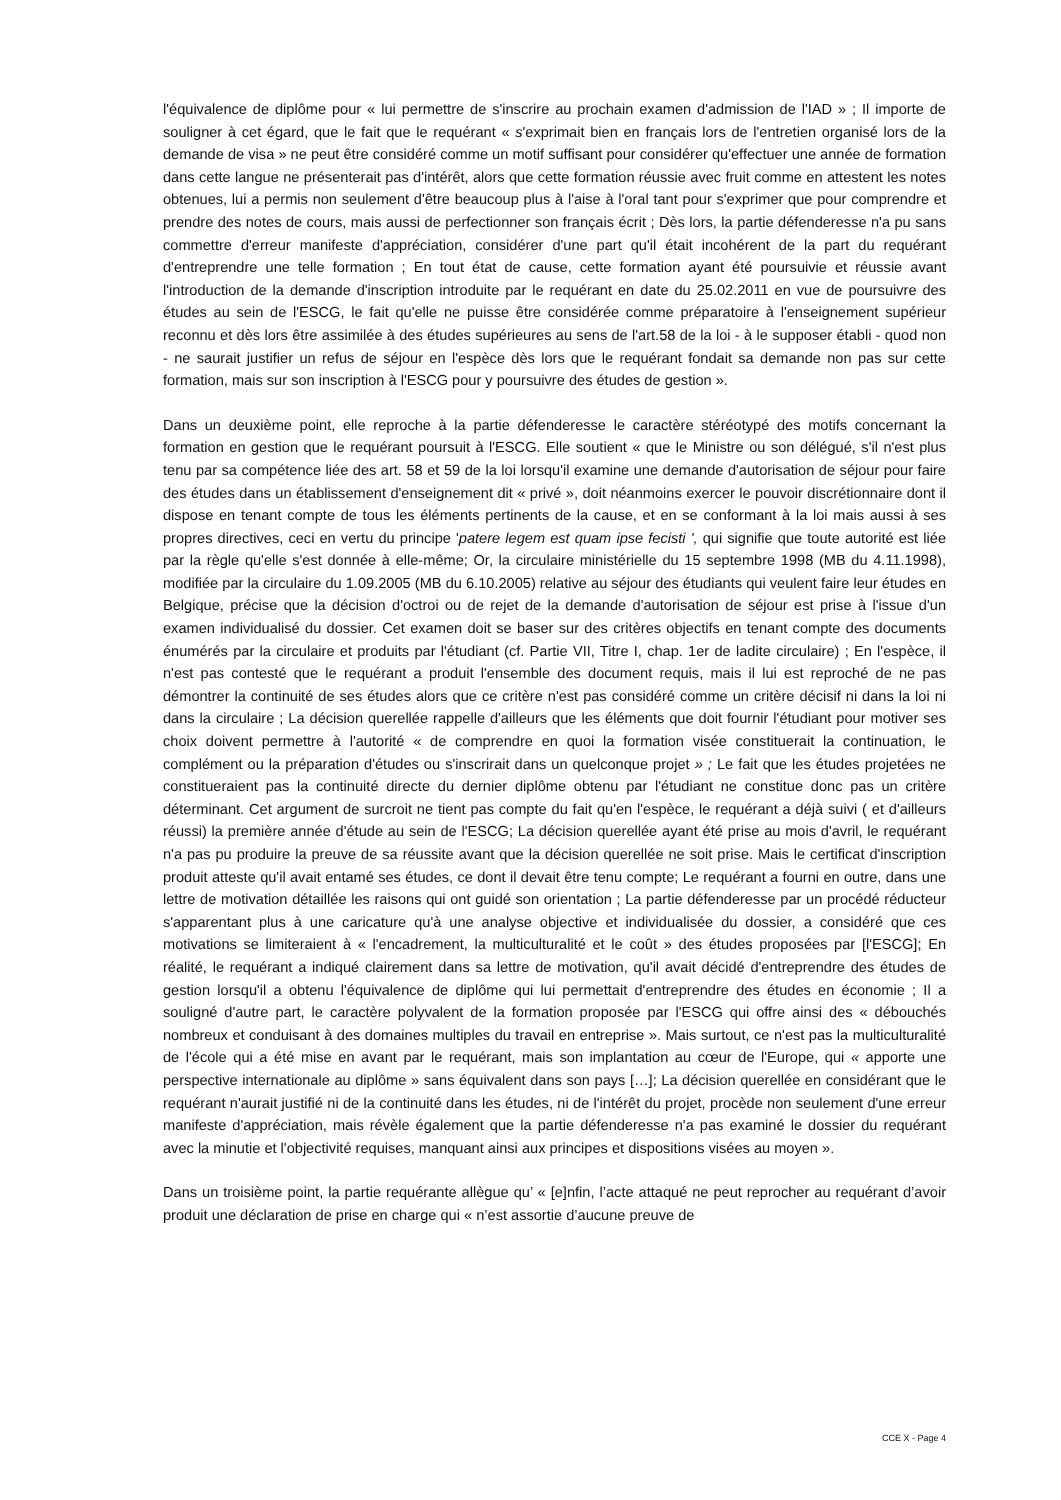l'équivalence de diplôme pour « lui permettre de s'inscrire au prochain examen d'admission de l'IAD » ; Il importe de souligner à cet égard, que le fait que le requérant « s'exprimait bien en français lors de l'entretien organisé lors de la demande de visa » ne peut être considéré comme un motif suffisant pour considérer qu'effectuer une année de formation dans cette langue ne présenterait pas d'intérêt, alors que cette formation réussie avec fruit comme en attestent les notes obtenues, lui a permis non seulement d'être beaucoup plus à l'aise à l'oral tant pour s'exprimer que pour comprendre et prendre des notes de cours, mais aussi de perfectionner son français écrit ; Dès lors, la partie défenderesse n'a pu sans commettre d'erreur manifeste d'appréciation, considérer d'une part qu'il était incohérent de la part du requérant d'entreprendre une telle formation ; En tout état de cause, cette formation ayant été poursuivie et réussie avant l'introduction de la demande d'inscription introduite par le requérant en date du 25.02.2011 en vue de poursuivre des études au sein de l'ESCG, le fait qu'elle ne puisse être considérée comme préparatoire à l'enseignement supérieur reconnu et dès lors être assimilée à des études supérieures au sens de l'art.58 de la loi - à le supposer établi - quod non - ne saurait justifier un refus de séjour en l'espèce dès lors que le requérant fondait sa demande non pas sur cette formation, mais sur son inscription à l'ESCG pour y poursuivre des études de gestion ».
Dans un deuxième point, elle reproche à la partie défenderesse le caractère stéréotypé des motifs concernant la formation en gestion que le requérant poursuit à l'ESCG. Elle soutient « que le Ministre ou son délégué, s'il n'est plus tenu par sa compétence liée des art. 58 et 59 de la loi lorsqu'il examine une demande d'autorisation de séjour pour faire des études dans un établissement d'enseignement dit « privé », doit néanmoins exercer le pouvoir discrétionnaire dont il dispose en tenant compte de tous les éléments pertinents de la cause, et en se conformant à la loi mais aussi à ses propres directives, ceci en vertu du principe 'patere legem est quam ipse fecisti ', qui signifie que toute autorité est liée par la règle qu'elle s'est donnée à elle-même; Or, la circulaire ministérielle du 15 septembre 1998 (MB du 4.11.1998), modifiée par la circulaire du 1.09.2005 (MB du 6.10.2005) relative au séjour des étudiants qui veulent faire leur études en Belgique, précise que la décision d'octroi ou de rejet de la demande d'autorisation de séjour est prise à l'issue d'un examen individualisé du dossier. Cet examen doit se baser sur des critères objectifs en tenant compte des documents énumérés par la circulaire et produits par l'étudiant (cf. Partie VII, Titre I, chap. 1er de ladite circulaire) ; En l'espèce, il n'est pas contesté que le requérant a produit l'ensemble des document requis, mais il lui est reproché de ne pas démontrer la continuité de ses études alors que ce critère n'est pas considéré comme un critère décisif ni dans la loi ni dans la circulaire ; La décision querellée rappelle d'ailleurs que les éléments que doit fournir l'étudiant pour motiver ses choix doivent permettre à l'autorité « de comprendre en quoi la formation visée constituerait la continuation, le complément ou la préparation d'études ou s'inscrirait dans un quelconque projet » ; Le fait que les études projetées ne constitueraient pas la continuité directe du dernier diplôme obtenu par l'étudiant ne constitue donc pas un critère déterminant. Cet argument de surcroit ne tient pas compte du fait qu'en l'espèce, le requérant a déjà suivi ( et d'ailleurs réussi) la première année d'étude au sein de l'ESCG; La décision querellée ayant été prise au mois d'avril, le requérant n'a pas pu produire la preuve de sa réussite avant que la décision querellée ne soit prise. Mais le certificat d'inscription produit atteste qu'il avait entamé ses études, ce dont il devait être tenu compte; Le requérant a fourni en outre, dans une lettre de motivation détaillée les raisons qui ont guidé son orientation ; La partie défenderesse par un procédé réducteur s'apparentant plus à une caricature qu'à une analyse objective et individualisée du dossier, a considéré que ces motivations se limiteraient à « l'encadrement, la multiculturalité et le coût » des études proposées par [l'ESCG]; En réalité, le requérant a indiqué clairement dans sa lettre de motivation, qu'il avait décidé d'entreprendre des études de gestion lorsqu'il a obtenu l'équivalence de diplôme qui lui permettait d'entreprendre des études en économie ; Il a souligné d'autre part, le caractère polyvalent de la formation proposée par l'ESCG qui offre ainsi des « débouchés nombreux et conduisant à des domaines multiples du travail en entreprise ». Mais surtout, ce n'est pas la multiculturalité de l'école qui a été mise en avant par le requérant, mais son implantation au cœur de l'Europe, qui « apporte une perspective internationale au diplôme » sans équivalent dans son pays […]; La décision querellée en considérant que le requérant n'aurait justifié ni de la continuité dans les études, ni de l'intérêt du projet, procède non seulement d'une erreur manifeste d'appréciation, mais révèle également que la partie défenderesse n'a pas examiné le dossier du requérant avec la minutie et l'objectivité requises, manquant ainsi aux principes et dispositions visées au moyen ».
Dans un troisième point, la partie requérante allègue qu’ « [e]nfin, l’acte attaqué ne peut reprocher au requérant d’avoir produit une déclaration de prise en charge qui « n’est assortie d’aucune preuve de
CCE X - Page 4